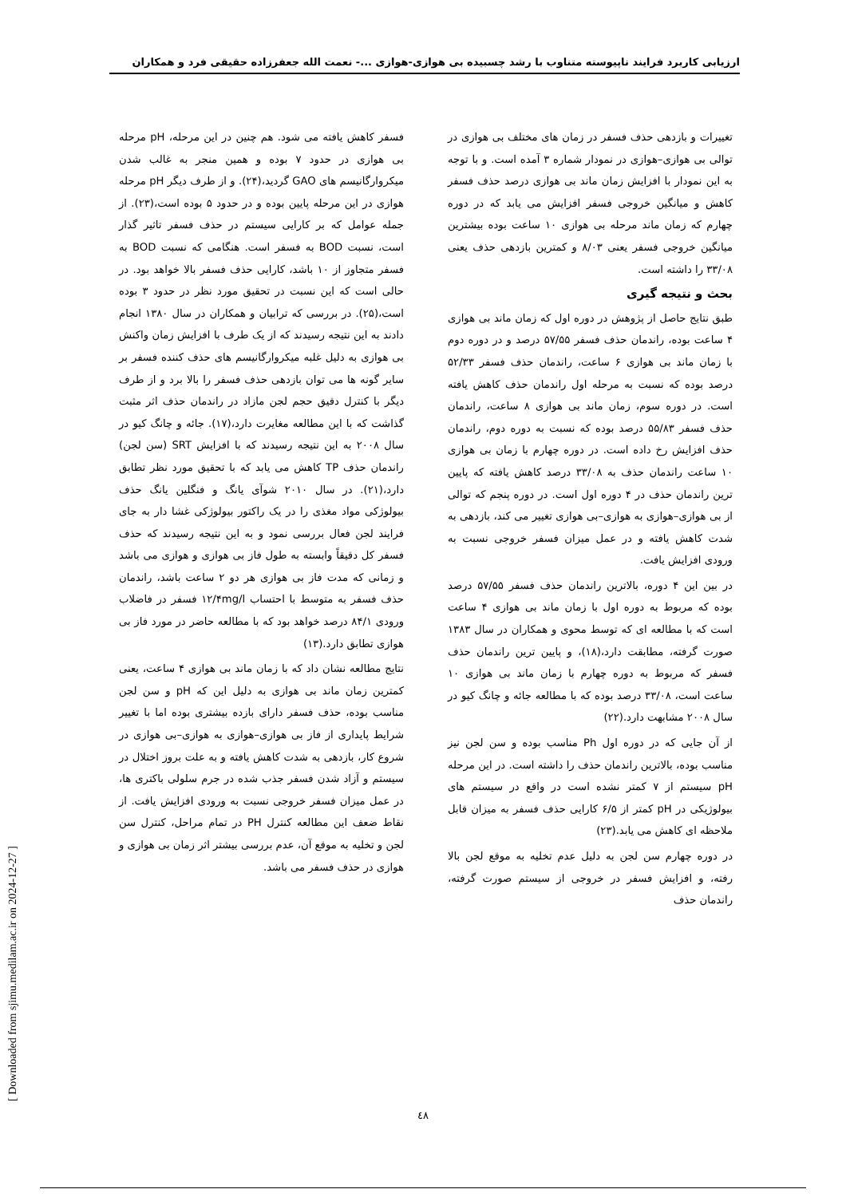ارزیابی کاربرد فرایند ناپیوسته متناوب با رشد چسبیده بی هوازی-هوازی ...- نعمت الله جعفرزاده حقیقی فرد و همکاران
تغییرات و بازدهی حذف فسفر در زمان های مختلف بی هوازی در توالی بی هوازی–هوازی در نمودار شماره ۳ آمده است. و با توجه به این نمودار با افزایش زمان ماند بی هوازی درصد حذف فسفر کاهش و میانگین خروجی فسفر افزایش می یابد که در دوره چهارم که زمان ماند مرحله بی هوازی ۱۰ ساعت بوده بیشترین میانگین خروجی فسفر یعنی ۸/۰۳ و کمترین بازدهی حذف یعنی ۳۳/۰۸ را داشته است.
بحث و نتیجه گیری
طبق نتایج حاصل از پژوهش در دوره اول که زمان ماند بی هوازی ۴ ساعت بوده، راندمان حذف فسفر ۵۷/۵۵ درصد و در دوره دوم با زمان ماند بی هوازی ۶ ساعت، راندمان حذف فسفر ۵۲/۳۳ درصد بوده که نسبت به مرحله اول راندمان حذف کاهش یافته است. در دوره سوم، زمان ماند بی هوازی ۸ ساعت، راندمان حذف فسفر ۵۵/۸۳ درصد بوده که نسبت به دوره دوم، راندمان حذف افزایش رخ داده است. در دوره چهارم با زمان بی هوازی ۱۰ ساعت راندمان حذف به ۳۳/۰۸ درصد کاهش یافته که پایین ترین راندمان حذف در ۴ دوره اول است. در دوره پنجم که توالی از بی هوازی–هوازی به هوازی–بی هوازی تغییر می کند، بازدهی به شدت کاهش یافته و در عمل میزان فسفر خروجی نسبت به ورودی افزایش یافت.
در بین این ۴ دوره، بالاترین راندمان حذف فسفر ۵۷/۵۵ درصد بوده که مربوط به دوره اول با زمان ماند بی هوازی ۴ ساعت است که با مطالعه ای که توسط محوی و همکاران در سال ۱۳۸۳ صورت گرفته، مطابقت دارد،(۱۸)، و پایین ترین راندمان حذف فسفر که مربوط به دوره چهارم با زمان ماند بی هوازی ۱۰ ساعت است، ۳۳/۰۸ درصد بوده که با مطالعه جائه و چانگ کیو در سال ۲۰۰۸ مشابهت دارد.(۲۲)
از آن جایی که در دوره اول Ph مناسب بوده و سن لجن نیز مناسب بوده، بالاترین راندمان حذف را داشته است. در این مرحله pH سیستم از ۷ کمتر نشده است در واقع در سیستم های بیولوژیکی در pH کمتر از ۶/۵ کارایی حذف فسفر به میزان قابل ملاحظه ای کاهش می یابد.(۲۳)
در دوره چهارم سن لجن به دلیل عدم تخلیه به موقع لجن بالا رفته، و افزایش فسفر در خروجی از سیستم صورت گرفته، راندمان حذف
فسفر کاهش یافته می شود. هم چنین در این مرحله، pH مرحله بی هوازی در حدود ۷ بوده و همین منجر به غالب شدن میکروارگانیسم های GAO گردید،(۲۴). و از طرف دیگر pH مرحله هوازی در این مرحله پایین بوده و در حدود ۵ بوده است،(۲۳). از جمله عوامل که بر کارایی سیستم در حذف فسفر تاثیر گذار است، نسبت BOD به فسفر است. هنگامی که نسبت BOD به فسفر متجاوز از ۱۰ باشد، کارایی حذف فسفر بالا خواهد بود. در حالی است که این نسبت در تحقیق مورد نظر در حدود ۳ بوده است،(۲۵). در بررسی که ترابیان و همکاران در سال ۱۳۸۰ انجام دادند به این نتیجه رسیدند که از یک طرف با افزایش زمان واکنش بی هوازی به دلیل غلبه میکروارگانیسم های حذف کننده فسفر بر سایر گونه ها می توان بازدهی حذف فسفر را بالا برد و از طرف دیگر با کنترل دقیق حجم لجن مازاد در راندمان حذف اثر مثبت گذاشت که با این مطالعه مغایرت دارد،(۱۷). جائه و چانگ کیو در سال ۲۰۰۸ به این نتیجه رسیدند که با افزایش SRT (سن لجن) راندمان حذف TP کاهش می یابد که با تحقیق مورد نظر تطابق دارد،(۲۱). در سال ۲۰۱۰ شوآی یانگ و فنگلین یانگ حذف بیولوژکی مواد مغذی را در یک راکتور بیولوژکی غشا دار به جای فرایند لجن فعال بررسی نمود و به این نتیجه رسیدند که حذف فسفر کل دقیقاً وابسته به طول فاز بی هوازی و هوازی می باشد و زمانی که مدت فاز بی هوازی هر دو ۲ ساعت باشد، راندمان حذف فسفر به متوسط با احتساب ۱۲/۴mg/l فسفر در فاضلاب ورودی ۸۴/۱ درصد خواهد بود که با مطالعه حاضر در مورد فاز بی هوازی تطابق دارد.(۱۳)
نتایج مطالعه نشان داد که با زمان ماند بی هوازی ۴ ساعت، یعنی کمترین زمان ماند بی هوازی به دلیل این که pH و سن لجن مناسب بوده، حذف فسفر دارای بازده بیشتری بوده اما با تغییر شرایط پایداری از فاز بی هوازی–هوازی به هوازی–بی هوازی در شروع کار، بازدهی به شدت کاهش یافته و به علت بروز اختلال در سیستم و آزاد شدن فسفر جذب شده در جرم سلولی باکتری ها، در عمل میزان فسفر خروجی نسبت به ورودی افزایش یافت. از نقاط ضعف این مطالعه کنترل PH در تمام مراحل، کنترل سن لجن و تخلیه به موقع آن، عدم بررسی بیشتر اثر زمان بی هوازی و هوازی در حذف فسفر می باشد.
[ Downloaded from sjimu.medilam.ac.ir on 2024-12-27 ]
٤٨